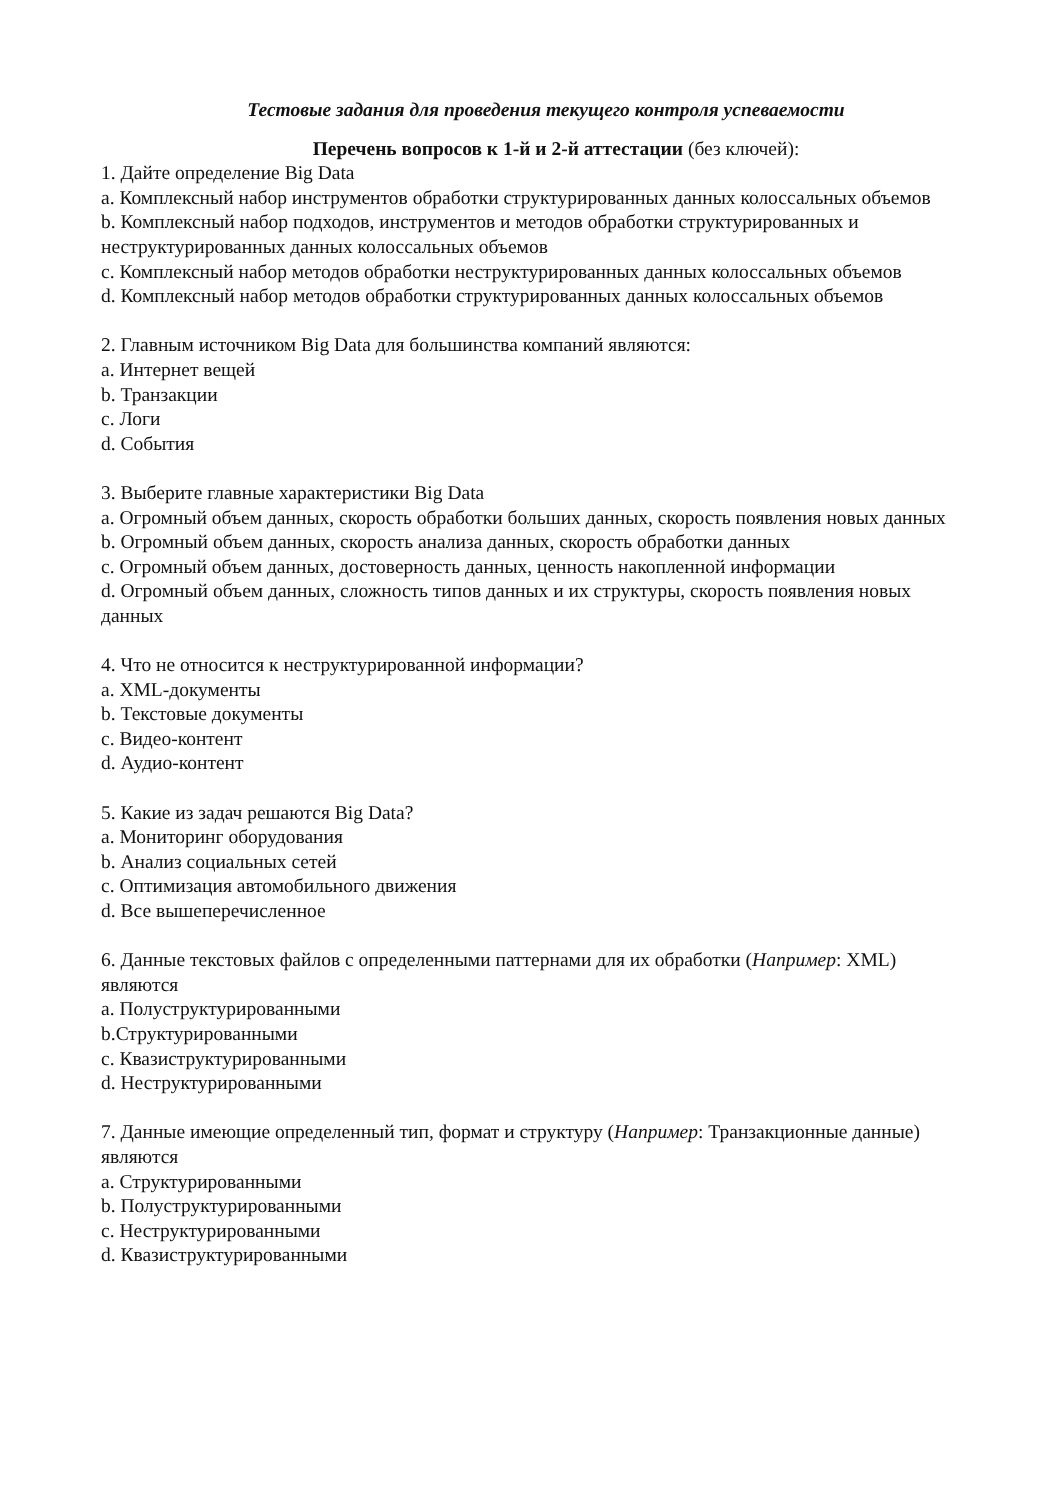Тестовые задания для проведения текущего контроля успеваемости
Перечень вопросов к 1-й и 2-й аттестации (без ключей):
1. Дайте определение Big Data
a. Комплексный набор инструментов обработки структурированных данных колоссальных объемов
b. Комплексный набор подходов, инструментов и методов обработки структурированных и неструктурированных данных колоссальных объемов
c. Комплексный набор методов обработки неструктурированных данных колоссальных объемов
d. Комплексный набор методов обработки структурированных данных колоссальных объемов
2. Главным источником Big Data для большинства компаний являются:
a. Интернет вещей
b. Транзакции
c. Логи
d. События
3. Выберите главные характеристики Big Data
a. Огромный объем данных, скорость обработки больших данных, скорость появления новых данных
b. Огромный объем данных, скорость анализа данных, скорость обработки данных
c. Огромный объем данных, достоверность данных, ценность накопленной информации
d. Огромный объем данных, сложность типов данных и их структуры, скорость появления новых данных
4. Что не относится к неструктурированной информации?
a. XML-документы
b. Текстовые документы
c. Видео-контент
d. Аудио-контент
5. Какие из задач решаются Big Data?
a. Мониторинг оборудования
b. Анализ социальных сетей
c. Оптимизация автомобильного движения
d. Все вышеперечисленное
6. Данные текстовых файлов с определенными паттернами для их обработки (Например: XML) являются
a. Полуструктурированными
b.Структурированными
c. Квазиструктурированными
d. Неструктурированными
7. Данные имеющие определенный тип, формат и структуру (Например: Транзакционные данные) являются
a. Структурированными
b. Полуструктурированными
c. Неструктурированными
d. Квазиструктурированными